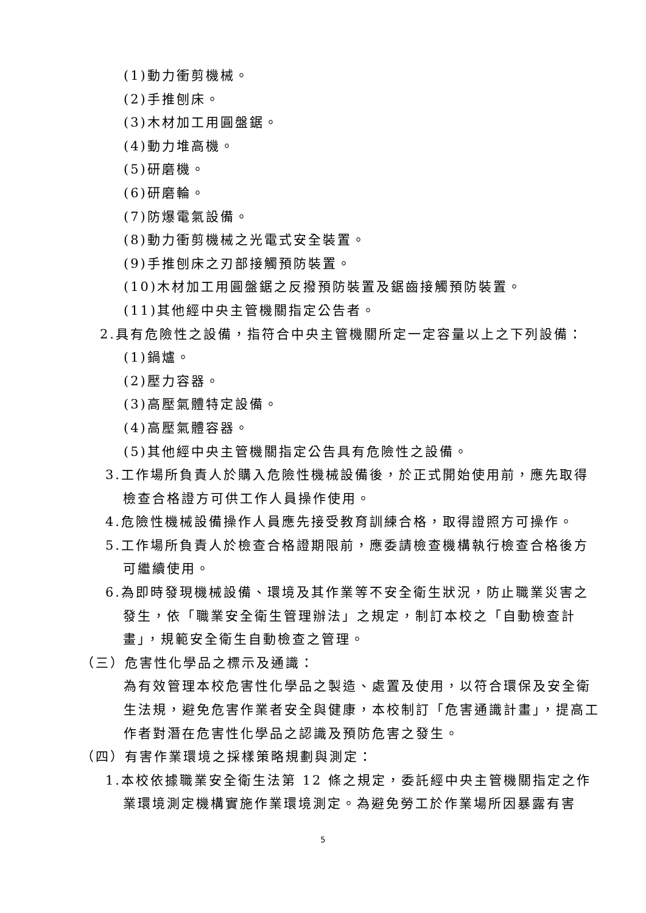(1)動力衝剪機械。
(2)手推刨床。
(3)木材加工用圓盤鋸。
(4)動力堆高機。
(5)研磨機。
(6)研磨輪。
(7)防爆電氣設備。
(8)動力衝剪機械之光電式安全裝置。
(9)手推刨床之刃部接觸預防裝置。
(10)木材加工用圓盤鋸之反撥預防裝置及鋸齒接觸預防裝置。
(11)其他經中央主管機關指定公告者。
2.具有危險性之設備，指符合中央主管機關所定一定容量以上之下列設備：
(1)鍋爐。
(2)壓力容器。
(3)高壓氣體特定設備。
(4)高壓氣體容器。
(5)其他經中央主管機關指定公告具有危險性之設備。
3.工作場所負責人於購入危險性機械設備後，於正式開始使用前，應先取得
檢查合格證方可供工作人員操作使用。
4.危險性機械設備操作人員應先接受教育訓練合格，取得證照方可操作。
5.工作場所負責人於檢查合格證期限前，應委請檢查機構執行檢查合格後方
可繼續使用。
6.為即時發現機械設備、環境及其作業等不安全衛生狀況，防止職業災害之
發生，依「職業安全衛生管理辦法」之規定，制訂本校之「自動檢查計
畫」，規範安全衛生自動檢查之管理。
（三）危害性化學品之標示及通識：
為有效管理本校危害性化學品之製造、處置及使用，以符合環保及安全衛生法規，避免危害作業者安全與健康，本校制訂「危害通識計畫」，提高工作者對潛在危害性化學品之認識及預防危害之發生。
（四）有害作業環境之採樣策略規劃與測定：
1.本校依據職業安全衛生法第 12 條之規定，委託經中央主管機關指定之作
業環境測定機構實施作業環境測定。為避免勞工於作業場所因暴露有害
5